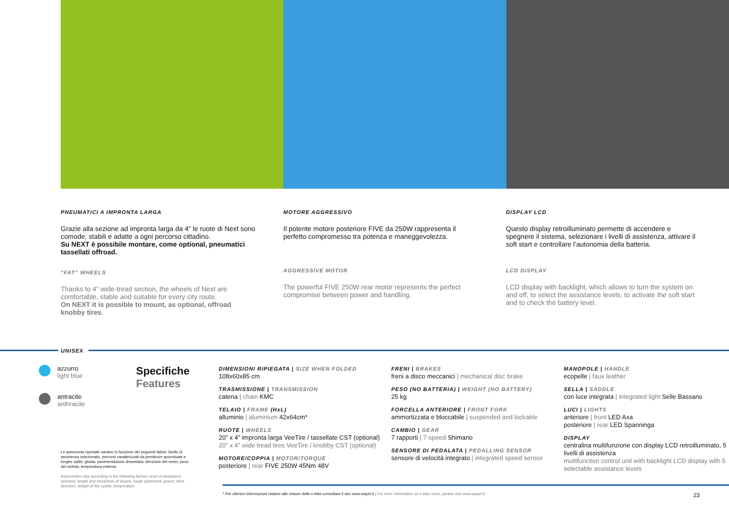PNEUMATICI A IMPRONTA LARGA
Grazie alla sezione ad impronta larga da 4” le ruote di Next sono comode, stabili e adatte a ogni percorso cittadino.
Su NEXT è possibile montare, come optional, pneumatici tassellati offroad.
“FAT” WHEELS
Thanks to 4” wide-tread section, the wheels of Next are comfortable, stable and suitable for every city route.
On NEXT it is possible to mount, as optional, offroad knobby tires.
MOTORE AGGRESSIVO
Il potente motore posteriore FIVE da 250W rappresenta il perfetto compromesso tra potenza e maneggevolezza.
AGGRESSIVE MOTOR
The powerful FIVE 250W rear motor represents the perfect compromise between power and handling.
DISPLAY LCD
Questo display retroilluminato permette di accendere e spegnere il sistema, selezionare i livelli di assistenza, attivare il soft start e controllare l’autonomia della batteria.
LCD DISPLAY
LCD display with backlight, which allows to turn the system on and off, to select the assistance levels, to activate the soft start and to check the battery level.
UNISEX
azzurro
light blue
antracite
anthracite
Specifiche
Features
DIMENSIONI RIPIEGATA | SIZE WHEN FOLDED
108x60x85 cm
TRASMISSIONE | TRANSMISSION
catena | chain KMC
TELAIO | FRAME (HxL)
alluminio | aluminium 42x64cm*
RUOTE | WHEELS
20” x 4” impronta larga VeeTire / tassellate CST (optional)
20” x 4” wide tread tires VeeTire / knobby CST (optional)
MOTORE/COPPIA | MOTOR/TORQUE
posteriore | rear FIVE 250W 45Nm 48V
FRENI | BRAKES
freni a disco meccanici | mechanical disc brake
PESO (NO BATTERIA) | WEIGHT (NO BATTERY)
25 kg
FORCELLA ANTERIORE | FRONT FORK
ammortizzata e bloccabile | suspended and lockable
CAMBIO | GEAR
7 rapporti | 7-speed Shimano
SENSORE DI PEDALATA | PEDALLING SENSOR
sensore di velocità integrato | integrated speed sensor
MANOPOLE | HANDLE
ecopelle | faux leather
SELLA | SADDLE
con luce integrata | integrated light Selle Bassano
LUCI | LIGHTS
anteriore | front LED Axa
posteriore | rear LED Spanninga
DISPLAY
centralina multifunzione con display LCD retroilluminato, 5 livelli di assistenza
multifunction control unit with backlight LCD display with 5 selectable assistance levels
Le autonomie riportate variano in funzione dei seguenti fattori: livello di assistenza selezionato, percorsi caratterizzati da pendenze accentuate e lunghe salite; ghiaia; pavimentazione dissestata; direzione del vento; peso del ciclista; temperatura esterna.
Autonomies vary according to the following factors: level of assistance selected, lenght and steepness of slopes; rough pavement; gravel; wind direction; weight of the cyclist; temperature.
* Per ulteriori informazioni relative alle misure delle e-bike consultare il sito www.wayel.it | For more information on e-bike sizes, please visit www.wayel.it 23